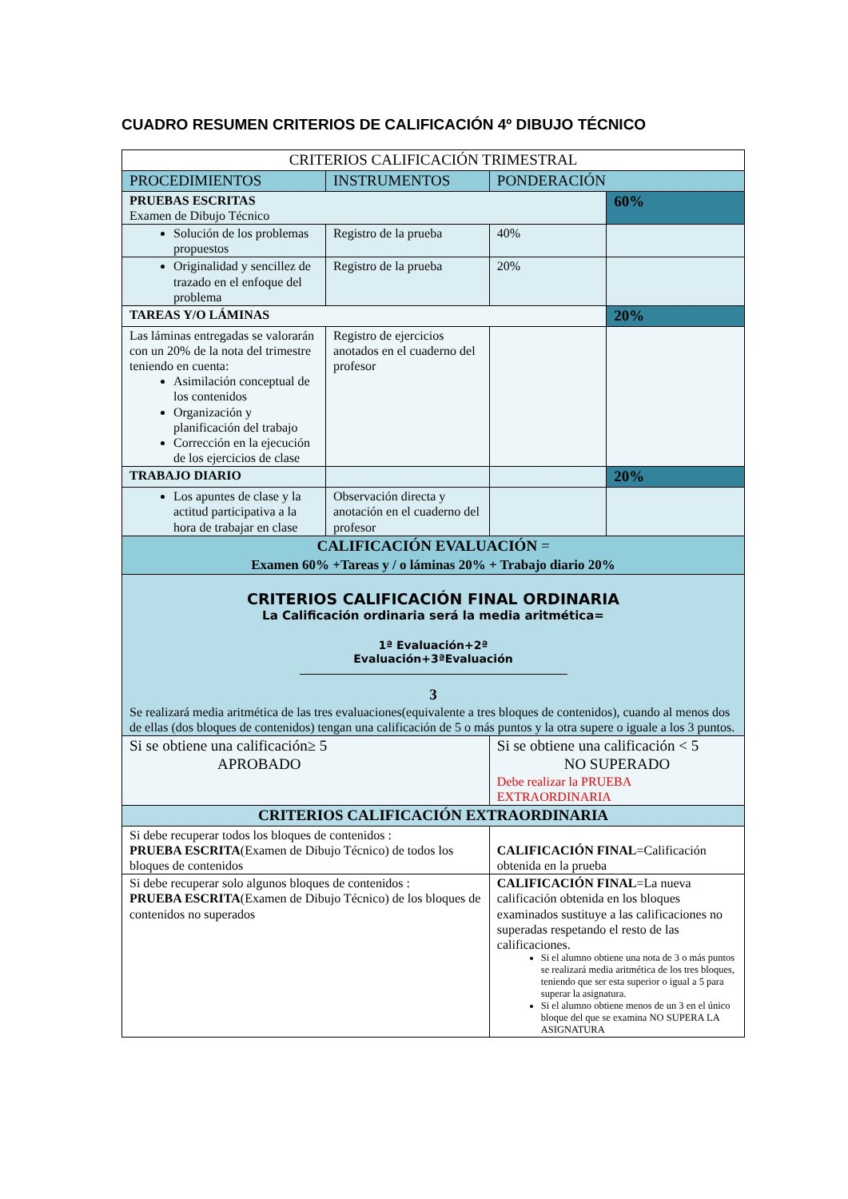CUADRO RESUMEN CRITERIOS DE CALIFICACIÓN 4º DIBUJO TÉCNICO
| CRITERIOS CALIFICACIÓN TRIMESTRAL | | | |
| PROCEDIMIENTOS | INSTRUMENTOS | PONDERACIÓN | |
| PRUEBAS ESCRITAS Examen de Dibujo Técnico | | | 60% |
| Solución de los problemas propuestos | Registro de la prueba | 40% | |
| Originalidad y sencillez de trazado en el enfoque del problema | Registro de la prueba | 20% | |
| TAREAS Y/O LÁMINAS | | | 20% |
| Las láminas entregadas se valorarán con un 20% de la nota del trimestre teniendo en cuenta: Asimilación conceptual de los contenidos Organización y planificación del trabajo Corrección en la ejecución de los ejercicios de clase | Registro de ejercicios anotados en el cuaderno del profesor | | |
| TRABAJO DIARIO | | | 20% |
| Los apuntes de clase y la actitud participativa a la hora de trabajar en clase | Observación directa y anotación en el cuaderno del profesor | | |
| CALIFICACIÓN EVALUACIÓN = Examen 60% +Tareas y / o láminas 20% + Trabajo diario 20% | | | |
| CRITERIOS CALIFICACIÓN FINAL ORDINARIA La Calificación ordinaria será la media aritmética= 1ª Evaluación+2ª Evaluación+3ªEvaluación 3 Se realizará media aritmética de las tres evaluaciones(equivalente a tres bloques de contenidos), cuando al menos dos de ellas (dos bloques de contenidos) tengan una calificación de 5 o más puntos y la otra supere o iguale a los 3 puntos. | | | |
| Si se obtiene una calificación≥ 5 APROBADO | | Si se obtiene una calificación < 5 NO SUPERADO Debe realizar la PRUEBA EXTRAORDINARIA | |
| CRITERIOS CALIFICACIÓN EXTRAORDINARIA | | | |
| Si debe recuperar todos los bloques de contenidos : PRUEBA ESCRITA (Examen de Dibujo Técnico) de todos los bloques de contenidos | | CALIFICACIÓN FINAL =Calificación obtenida en la prueba | |
| Si debe recuperar solo algunos bloques de contenidos : PRUEBA ESCRITA (Examen de Dibujo Técnico) de los bloques de contenidos no superados | | CALIFICACIÓN FINAL =La nueva calificación obtenida en los bloques examinados sustituye a las calificaciones no superadas respetando el resto de las calificaciones. Si el alumno obtiene una nota de 3 o más puntos se realizará media aritmética de los tres bloques, teniendo que ser esta superior o igual a 5 para superar la asignatura. Si el alumno obtiene menos de un 3 en el único bloque del que se examina NO SUPERA LA ASIGNATURA | |